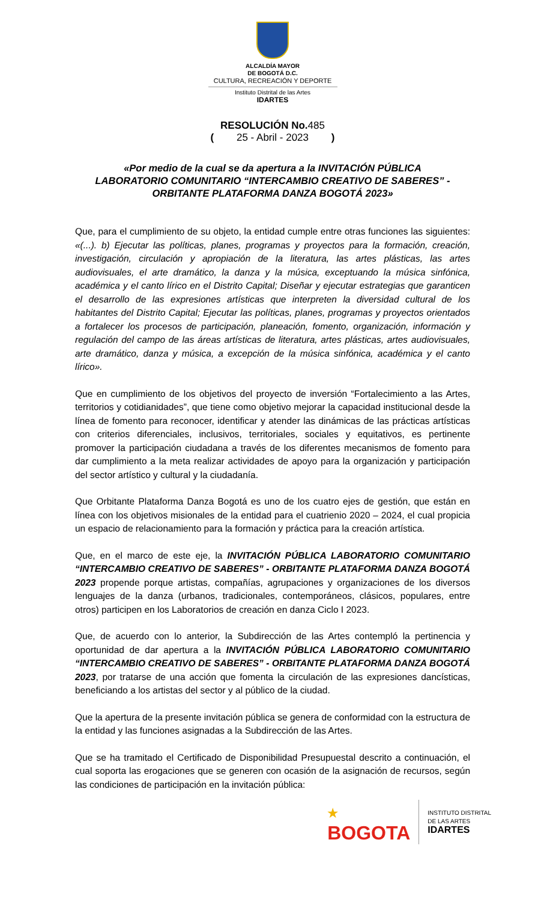ALCALDÍA MAYOR
DE BOGOTÁ D.C.
CULTURA, RECREACIÓN Y DEPORTE
Instituto Distrital de las Artes
IDARTES
RESOLUCIÓN No. 485
( 25 - Abril - 2023 )
«Por medio de la cual se da apertura a la INVITACIÓN PÚBLICA
LABORATORIO COMUNITARIO “INTERCAMBIO CREATIVO DE SABERES” -
ORBITANTE PLATAFORMA DANZA BOGOTÁ 2023»
Que, para el cumplimiento de su objeto, la entidad cumple entre otras funciones las siguientes: «(...). b) Ejecutar las políticas, planes, programas y proyectos para la formación, creación, investigación, circulación y apropiación de la literatura, las artes plásticas, las artes audiovisuales, el arte dramático, la danza y la música, exceptuando la música sinfónica, académica y el canto lírico en el Distrito Capital; Diseñar y ejecutar estrategias que garanticen el desarrollo de las expresiones artísticas que interpreten la diversidad cultural de los habitantes del Distrito Capital; Ejecutar las políticas, planes, programas y proyectos orientados a fortalecer los procesos de participación, planeación, fomento, organización, información y regulación del campo de las áreas artísticas de literatura, artes plásticas, artes audiovisuales, arte dramático, danza y música, a excepción de la música sinfónica, académica y el canto lírico».
Que en cumplimiento de los objetivos del proyecto de inversión “Fortalecimiento a las Artes, territorios y cotidianidades”, que tiene como objetivo mejorar la capacidad institucional desde la línea de fomento para reconocer, identificar y atender las dinámicas de las prácticas artísticas con criterios diferenciales, inclusivos, territoriales, sociales y equitativos, es pertinente promover la participación ciudadana a través de los diferentes mecanismos de fomento para dar cumplimiento a la meta realizar actividades de apoyo para la organización y participación del sector artístico y cultural y la ciudadanía.
Que Orbitante Plataforma Danza Bogotá es uno de los cuatro ejes de gestión, que están en línea con los objetivos misionales de la entidad para el cuatrienio 2020 – 2024, el cual propicia un espacio de relacionamiento para la formación y práctica para la creación artística.
Que, en el marco de este eje, la INVITACIÓN PÚBLICA LABORATORIO COMUNITARIO “INTERCAMBIO CREATIVO DE SABERES” - ORBITANTE PLATAFORMA DANZA BOGOTÁ 2023 propende porque artistas, compañías, agrupaciones y organizaciones de los diversos lenguajes de la danza (urbanos, tradicionales, contemporáneos, clásicos, populares, entre otros) participen en los Laboratorios de creación en danza Ciclo I 2023.
Que, de acuerdo con lo anterior, la Subdirección de las Artes contempló la pertinencia y oportunidad de dar apertura a la INVITACIÓN PÚBLICA LABORATORIO COMUNITARIO “INTERCAMBIO CREATIVO DE SABERES” - ORBITANTE PLATAFORMA DANZA BOGOTÁ 2023, por tratarse de una acción que fomenta la circulación de las expresiones dancísticas, beneficiando a los artistas del sector y al público de la ciudad.
Que la apertura de la presente invitación pública se genera de conformidad con la estructura de la entidad y las funciones asignadas a la Subdirección de las Artes.
Que se ha tramitado el Certificado de Disponibilidad Presupuestal descrito a continuación, el cual soporta las erogaciones que se generen con ocasión de la asignación de recursos, según las condiciones de participación en la invitación pública:
★
BOGOTA
INSTITUTO DISTRITAL
DE LAS ARTES
IDARTES